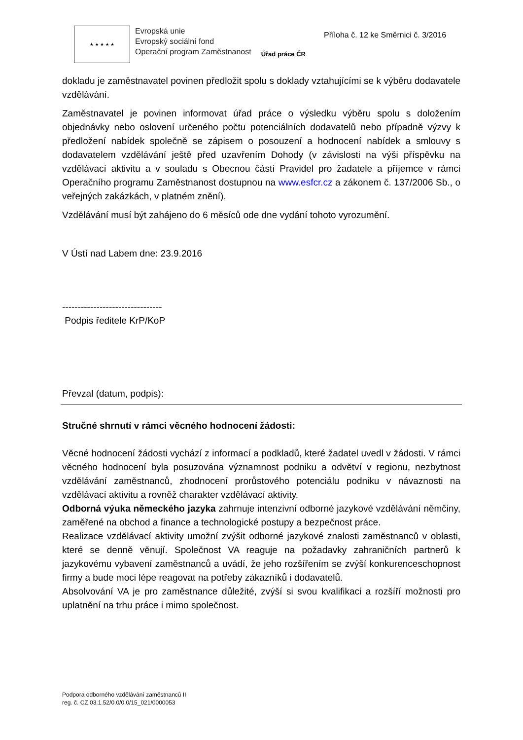★ ★ ★ ★ ★
Evropská unie
Evropský sociální fond
Operační program Zaměstnanost
Úřad práce ČR
Příloha č. 12 ke Směrnici č. 3/2016
dokladu je zaměstnavatel povinen předložit spolu s doklady vztahujícími se k výběru dodavatele vzdělávání.
Zaměstnavatel je povinen informovat úřad práce o výsledku výběru spolu s doložením objednávky nebo oslovení určeného počtu potenciálních dodavatelů nebo případně výzvy k předložení nabídek společně se zápisem o posouzení a hodnocení nabídek a smlouvy s dodavatelem vzdělávání ještě před uzavřením Dohody (v závislosti na výši příspěvku na vzdělávací aktivitu a v souladu s Obecnou částí Pravidel pro žadatele a příjemce v rámci Operačního programu Zaměstnanost dostupnou na www.esfcr.cz a zákonem č. 137/2006 Sb., o veřejných zakázkách, v platném znění).
Vzdělávání musí být zahájeno do 6 měsíců ode dne vydání tohoto vyrozumění.
V Ústí nad Labem dne: 23.9.2016
--------------------------------
Podpis ředitele KrP/KoP
Převzal (datum, podpis):
Stručné shrnutí v rámci věcného hodnocení žádosti:
Věcné hodnocení žádosti vychází z informací a podkladů, které žadatel uvedl v žádosti. V rámci věcného hodnocení byla posuzována významnost podniku a odvětví v regionu, nezbytnost vzdělávání zaměstnanců, zhodnocení prorůstového potenciálu podniku v návaznosti na vzdělávací aktivitu a rovněž charakter vzdělávací aktivity.
Odborná výuka německého jazyka zahrnuje intenzivní odborné jazykové vzdělávání němčiny, zaměřené na obchod a finance a technologické postupy a bezpečnost práce.
Realizace vzdělávací aktivity umožní zvýšit odborné jazykové znalosti zaměstnanců v oblasti, které se denně věnují. Společnost VA reaguje na požadavky zahraničních partnerů k jazykovému vybavení zaměstnanců a uvádí, že jeho rozšířením se zvýší konkurenceschopnost firmy a bude moci lépe reagovat na potřeby zákazníků i dodavatelů.
Absolvování VA je pro zaměstnance důležité, zvýší si svou kvalifikaci a rozšíří možnosti pro uplatnění na trhu práce i mimo společnost.
Podpora odborného vzdělávání zaměstnanců II
reg. č. CZ.03.1.52/0.0/0.0/15_021/0000053